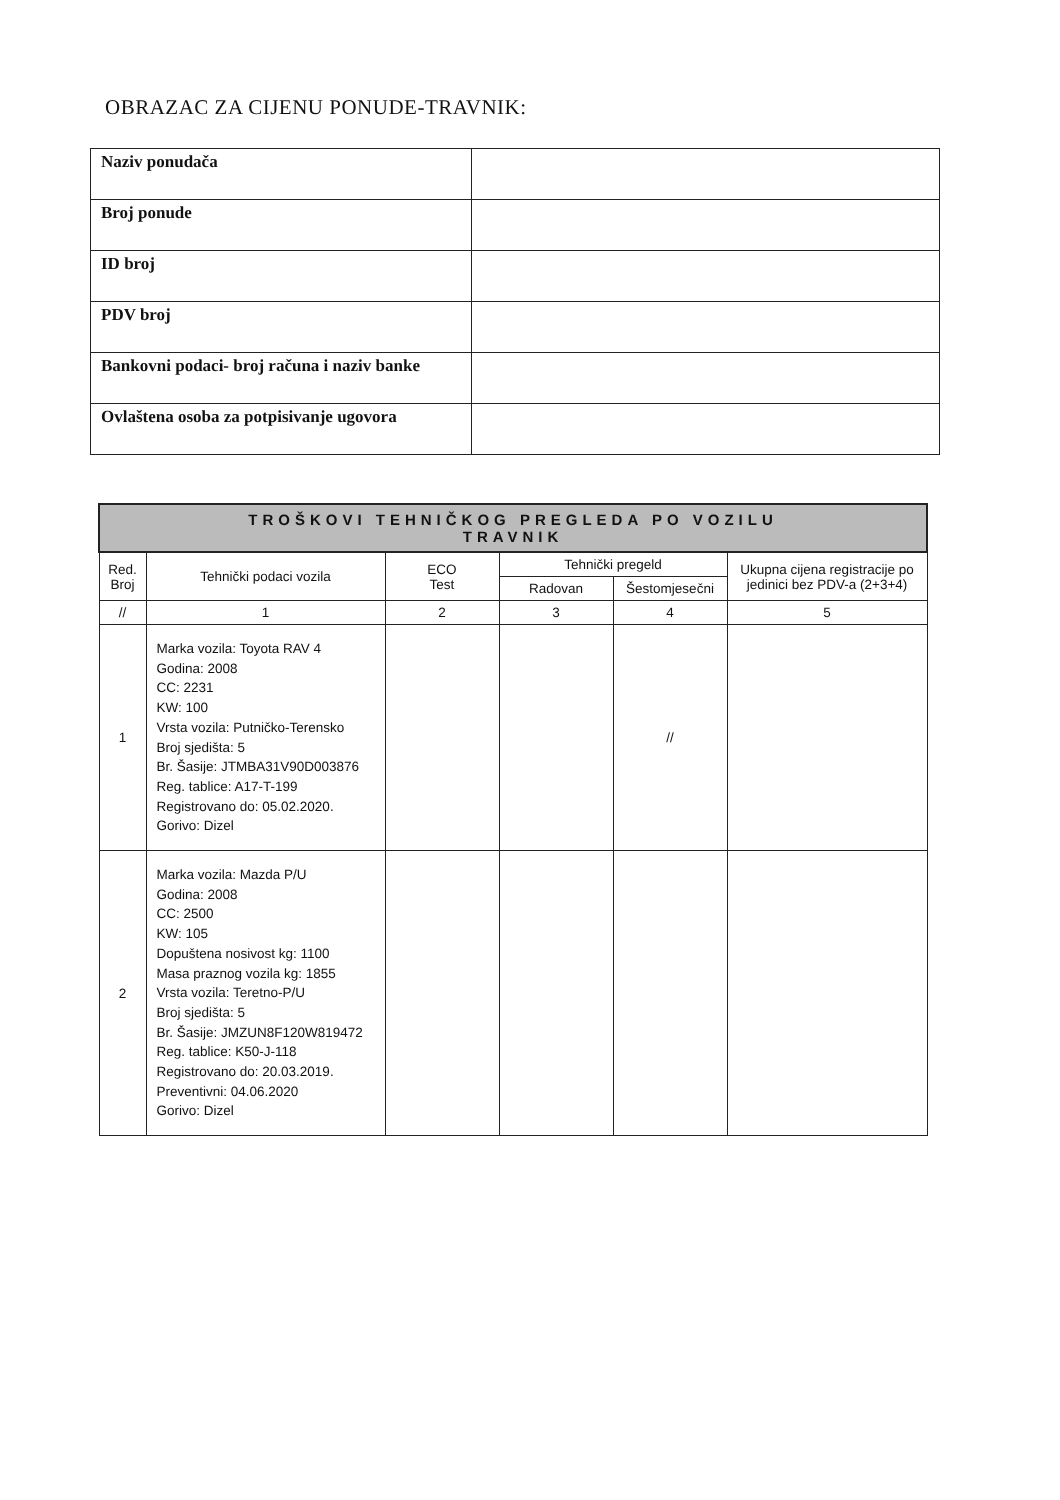OBRAZAC ZA CIJENU PONUDE-TRAVNIK:
| Naziv ponudača | |
| Broj ponude | |
| ID broj | |
| PDV broj | |
| Bankovni podaci- broj računa i naziv banke | |
| Ovlaštena osoba za potpisivanje ugovora | |
| TROŠKOVI TEHNIČKOG PREGLEDA PO VOZILU TRAVNIK | | | | | |
| --- | --- | --- | --- | --- | --- |
| Red. Broj | Tehnički podaci vozila | ECO Test | Tehnički pregeld | | Ukupna cijena registracije po jedinici bez PDV-a (2+3+4) |
| | | | Radovan | Šestomjesečni | |
| // | 1 | 2 | 3 | 4 | 5 |
| 1 | Marka vozila: Toyota RAV 4 Godina: 2008 CC: 2231 KW: 100 Vrsta vozila: Putničko-Terensko Broj sjedišta: 5 Br. Šasije: JTMBA31V90D003876 Reg. tablice: A17-T-199 Registrovano do: 05.02.2020. Gorivo: Dizel | | | // | |
| 2 | Marka vozila: Mazda P/U Godina: 2008 CC: 2500 KW: 105 Dopuštena nosivost kg: 1100 Masa praznog vozila kg: 1855 Vrsta vozila: Teretno-P/U Broj sjedišta: 5 Br. Šasije: JMZUN8F120W819472 Reg. tablice: K50-J-118 Registrovano do: 20.03.2019. Preventivni: 04.06.2020 Gorivo: Dizel | | | | |